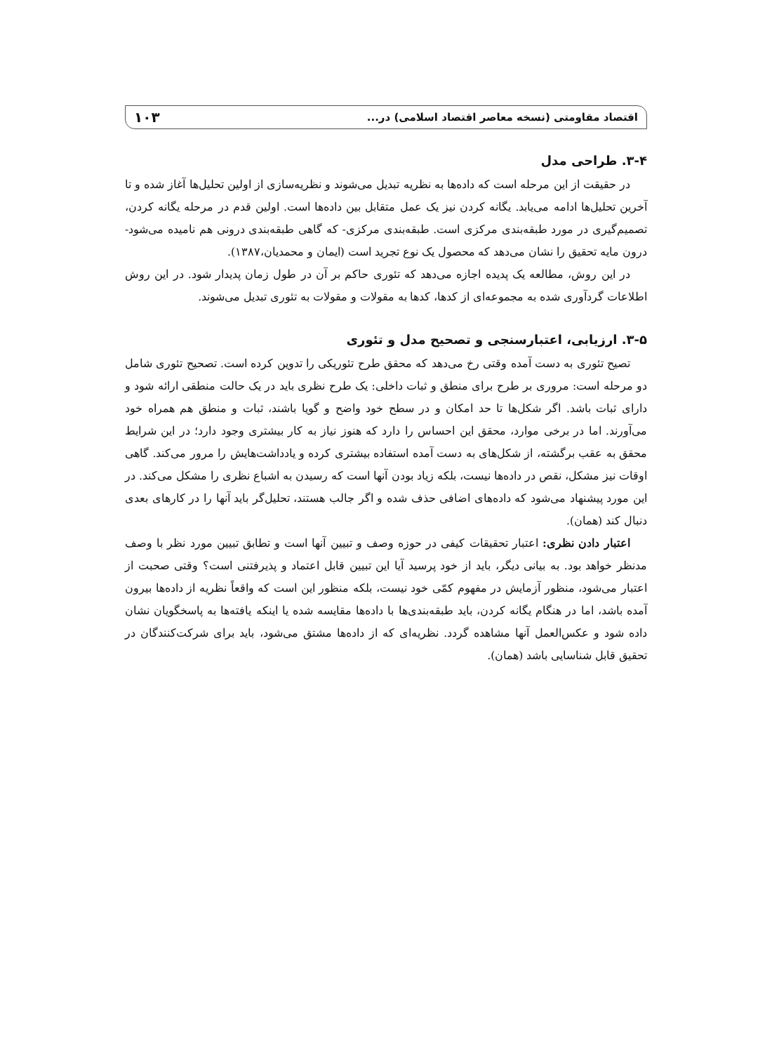اقتصاد مقاومتی (نسخه معاصر اقتصاد اسلامی) در... ۱۰۳
۳-۴. طراحی مدل
در حقیقت از این مرحله است که داده‌ها به نظریه تبدیل می‌شوند و نظریه‌سازی از اولین تحلیل‌ها آغاز شده و تا آخرین تحلیل‌ها ادامه می‌یابد. یگانه کردن نیز یک عمل متقابل بین داده‌ها است. اولین قدم در مرحله یگانه کردن، تصمیم‌گیری در مورد طبقه‌بندی مرکزی است. طبقه‌بندی مرکزی- که گاهی طبقه‌بندی درونی هم نامیده می‌شود- درون مایه تحقیق را نشان می‌دهد که محصول یک نوع تجرید است (ایمان و محمدیان،۱۳۸۷).
در این روش، مطالعه یک پدیده اجازه می‌دهد که تئوری حاکم بر آن در طول زمان پدیدار شود. در این روش اطلاعات گردآوری شده به مجموعه‌ای از کدها، کدها به مقولات و مقولات به تئوری تبدیل می‌شوند.
۳-۵. ارزیابی، اعتبارسنجی و تصحیح مدل و تئوری
تصیح تئوری به دست آمده وقتی رخ می‌دهد که محقق طرح تئوریکی را تدوین کرده است. تصحیح تئوری شامل دو مرحله است: مروری بر طرح برای منطق و ثبات داخلی: یک طرح نظری باید در یک حالت منطقی ارائه شود و دارای ثبات باشد. اگر شکل‌ها تا حد امکان و در سطح خود واضح و گویا باشند، ثبات و منطق هم همراه خود می‌آورند. اما در برخی موارد، محقق این احساس را دارد که هنوز نیاز به کار بیشتری وجود دارد؛ در این شرایط محقق به عقب برگشته، از شکل‌های به دست آمده استفاده بیشتری کرده و یادداشت‌هایش را مرور می‌کند. گاهی اوقات نیز مشکل، نقص در داده‌ها نیست، بلکه زیاد بودن آنها است که رسیدن به اشباع نظری را مشکل می‌کند. در این مورد پیشنهاد می‌شود که داده‌های اضافی حذف شده و اگر جالب هستند، تحلیل‌گر باید آنها را در کارهای بعدی دنبال کند (همان).
اعتبار دادن نظری: اعتبار تحقیقات کیفی در حوزه وصف و تبیین آنها است و تطابق تبیین مورد نظر با وصف مدنظر خواهد بود. به بیانی دیگر، باید از خود پرسید آیا این تبیین قابل اعتماد و پذیرفتنی است؟ وقتی صحبت از اعتبار می‌شود، منظور آزمایش در مفهوم کمّی خود نیست، بلکه منظور این است که واقعاً نظریه از داده‌ها بیرون آمده باشد، اما در هنگام یگانه کردن، باید طبقه‌بندی‌ها با داده‌ها مقایسه شده یا اینکه یافته‌ها به پاسخگویان نشان داده شود و عکس‌العمل آنها مشاهده گردد. نظریه‌ای که از داده‌ها مشتق می‌شود، باید برای شرکت‌کنندگان در تحقیق قابل شناسایی باشد (همان).